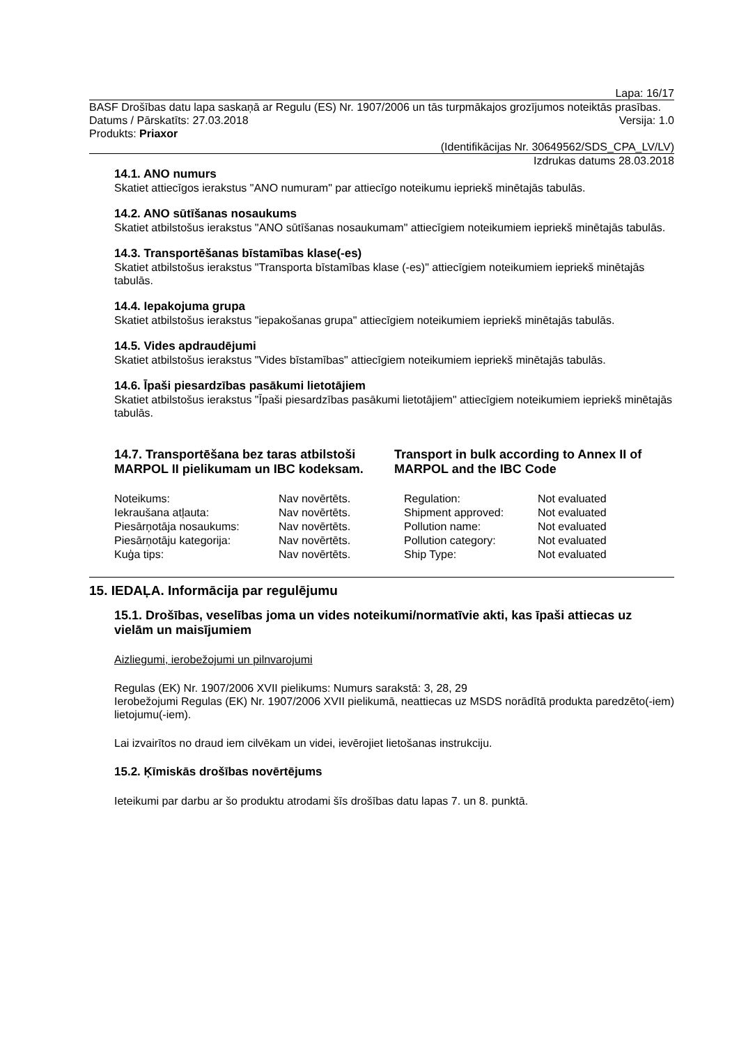Lapa: 16/17
BASF Drošības datu lapa saskaņā ar Regulu (ES) Nr. 1907/2006 un tās turpmākajos grozījumos noteiktās prasības.
Datums / Pārskatīts: 27.03.2018 Versija: 1.0
Produkts: Priaxor
(Identifikācijas Nr. 30649562/SDS_CPA_LV/LV)
Izdrukas datums 28.03.2018
14.1. ANO numurs
Skatiet attiecīgos ierakstus "ANO numuram" par attiecīgo noteikumu iepriekš minētajās tabulās.
14.2. ANO sūtīšanas nosaukums
Skatiet atbilstošus ierakstus "ANO sūtīšanas nosaukumam" attiecīgiem noteikumiem iepriekš minētajās tabulās.
14.3. Transportēšanas bīstamības klase(-es)
Skatiet atbilstošus ierakstus "Transporta bīstamības klase (-es)" attiecīgiem noteikumiem iepriekš minētajās tabulās.
14.4. Iepakojuma grupa
Skatiet atbilstošus ierakstus "iepakošanas grupa" attiecīgiem noteikumiem iepriekš minētajās tabulās.
14.5. Vides apdraudējumi
Skatiet atbilstošus ierakstus "Vides bīstamības" attiecīgiem noteikumiem iepriekš minētajās tabulās.
14.6. Īpaši piesardzības pasākumi lietotājiem
Skatiet atbilstošus ierakstus "Īpaši piesardzības pasākumi lietotājiem" attiecīgiem noteikumiem iepriekš minētajās tabulās.
14.7. Transportēšana bez taras atbilstoši MARPOL II pielikumam un IBC kodeksam.
Transport in bulk according to Annex II of MARPOL and the IBC Code
| Noteikums: | Nav novērtēts. | Regulation: | Not evaluated |
| Iekraušana atļauta: | Nav novērtēts. | Shipment approved: | Not evaluated |
| Piesārņotāja nosaukums: | Nav novērtēts. | Pollution name: | Not evaluated |
| Piesārņotāju kategorija: | Nav novērtēts. | Pollution category: | Not evaluated |
| Kuģa tips: | Nav novērtēts. | Ship Type: | Not evaluated |
15. IEDAĻA. Informācija par regulējumu
15.1. Drošības, veselības joma un vides noteikumi/normatīvie akti, kas īpaši attiecas uz vielām un maisījumiem
Aizliegumi, ierobežojumi un pilnvarojumi
Regulas (EK) Nr. 1907/2006 XVII pielikums: Numurs sarakstā: 3, 28, 29
Ierobežojumi Regulas (EK) Nr. 1907/2006 XVII pielikumā, neattiecas uz MSDS norādītā produkta paredzēto(-iem) lietojumu(-iem).
Lai izvairītos no draud iem cilvēkam un videi, ievērojiet lietošanas instrukciju.
15.2. Ķīmiskās drošības novērtējums
Ieteikumi par darbu ar šo produktu atrodami šīs drošības datu lapas 7. un 8. punktā.